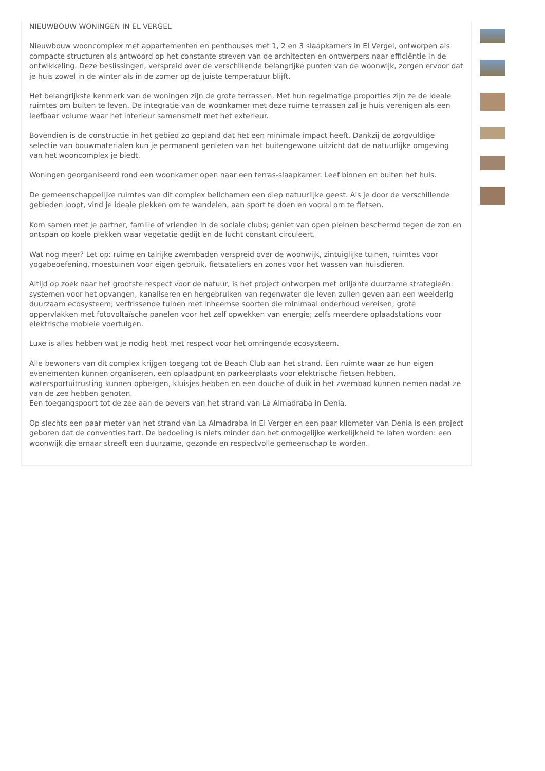NIEUWBOUW WONINGEN IN EL VERGEL
Nieuwbouw wooncomplex met appartementen en penthouses met 1, 2 en 3 slaapkamers in El Vergel, ontworpen als compacte structuren als antwoord op het constante streven van de architecten en ontwerpers naar efficiëntie in de ontwikkeling. Deze beslissingen, verspreid over de verschillende belangrijke punten van de woonwijk, zorgen ervoor dat je huis zowel in de winter als in de zomer op de juiste temperatuur blijft.
Het belangrijkste kenmerk van de woningen zijn de grote terrassen. Met hun regelmatige proporties zijn ze de ideale ruimtes om buiten te leven. De integratie van de woonkamer met deze ruime terrassen zal je huis verenigen als een leefbaar volume waar het interieur samensmelt met het exterieur.
Bovendien is de constructie in het gebied zo gepland dat het een minimale impact heeft. Dankzij de zorgvuldige selectie van bouwmaterialen kun je permanent genieten van het buitengewone uitzicht dat de natuurlijke omgeving van het wooncomplex je biedt.
Woningen georganiseerd rond een woonkamer open naar een terras-slaapkamer. Leef binnen en buiten het huis.
De gemeenschappelijke ruimtes van dit complex belichamen een diep natuurlijke geest. Als je door de verschillende gebieden loopt, vind je ideale plekken om te wandelen, aan sport te doen en vooral om te fietsen.
Kom samen met je partner, familie of vrienden in de sociale clubs; geniet van open pleinen beschermd tegen de zon en ontspan op koele plekken waar vegetatie gedijt en de lucht constant circuleert.
Wat nog meer? Let op: ruime en talrijke zwembaden verspreid over de woonwijk, zintuiglijke tuinen, ruimtes voor yogabeoefening, moestuinen voor eigen gebruik, fietsateliers en zones voor het wassen van huisdieren.
Altijd op zoek naar het grootste respect voor de natuur, is het project ontworpen met briljante duurzame strategieën: systemen voor het opvangen, kanaliseren en hergebruiken van regenwater die leven zullen geven aan een weelderig duurzaam ecosysteem; verfrissende tuinen met inheemse soorten die minimaal onderhoud vereisen; grote oppervlakken met fotovoltaïsche panelen voor het zelf opwekken van energie; zelfs meerdere oplaadstations voor elektrische mobiele voertuigen.
Luxe is alles hebben wat je nodig hebt met respect voor het omringende ecosysteem.
Alle bewoners van dit complex krijgen toegang tot de Beach Club aan het strand. Een ruimte waar ze hun eigen evenementen kunnen organiseren, een oplaadpunt en parkeerplaats voor elektrische fietsen hebben, watersportuitrusting kunnen opbergen, kluisjes hebben en een douche of duik in het zwembad kunnen nemen nadat ze van de zee hebben genoten.
Een toegangspoort tot de zee aan de oevers van het strand van La Almadraba in Denia.
Op slechts een paar meter van het strand van La Almadraba in El Verger en een paar kilometer van Denia is een project geboren dat de conventies tart. De bedoeling is niets minder dan het onmogelijke werkelijkheid te laten worden: een woonwijk die ernaar streeft een duurzame, gezonde en respectvolle gemeenschap te worden.